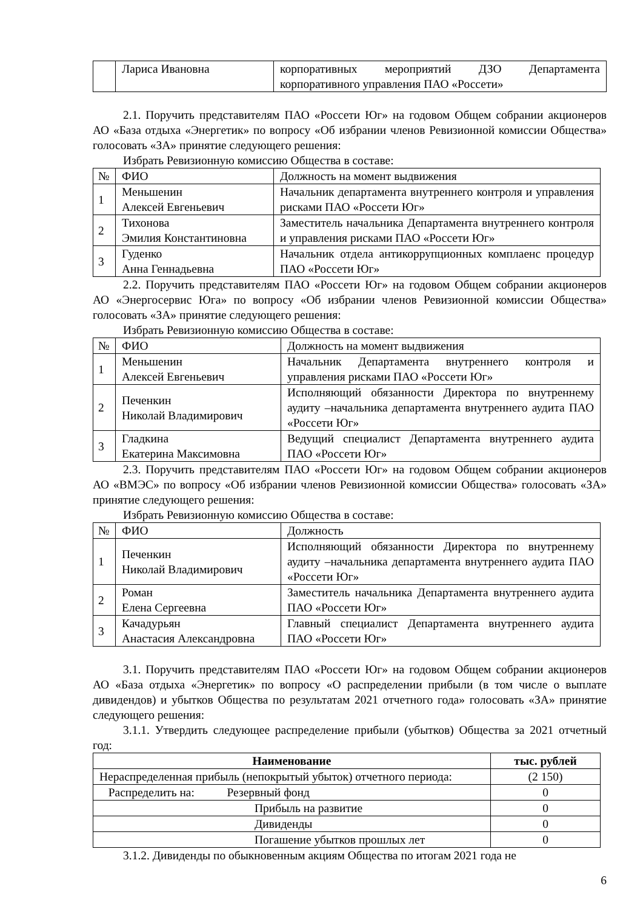| | Лариса Ивановна | корпоративных мероприятий ДЗО Департамента корпоративного управления ПАО «Россети» |
2.1. Поручить представителям ПАО «Россети Юг» на годовом Общем собрании акционеров АО «База отдыха «Энергетик» по вопросу «Об избрании членов Ревизионной комиссии Общества» голосовать «ЗА» принятие следующего решения:
Избрать Ревизионную комиссию Общества в составе:
| № | ФИО | Должность на момент выдвижения |
| 1 | Меньшенин Алексей Евгеньевич | Начальник департамента внутреннего контроля и управления рисками ПАО «Россети Юг» |
| 2 | Тихонова Эмилия Константиновна | Заместитель начальника Департамента внутреннего контроля и управления рисками ПАО «Россети Юг» |
| 3 | Гуденко Анна Геннадьевна | Начальник отдела антикоррупционных комплаенс процедур ПАО «Россети Юг» |
2.2. Поручить представителям ПАО «Россети Юг» на годовом Общем собрании акционеров АО «Энергосервис Юга» по вопросу «Об избрании членов Ревизионной комиссии Общества» голосовать «ЗА» принятие следующего решения:
Избрать Ревизионную комиссию Общества в составе:
| № | ФИО | Должность на момент выдвижения |
| 1 | Меньшенин Алексей Евгеньевич | Начальник Департамента внутреннего контроля и управления рисками ПАО «Россети Юг» |
| 2 | Печенкин Николай Владимирович | Исполняющий обязанности Директора по внутреннему аудиту –начальника департамента внутреннего аудита ПАО «Россети Юг» |
| 3 | Гладкина Екатерина Максимовна | Ведущий специалист Департамента внутреннего аудита ПАО «Россети Юг» |
2.3. Поручить представителям ПАО «Россети Юг» на годовом Общем собрании акционеров АО «ВМЭС» по вопросу «Об избрании членов Ревизионной комиссии Общества» голосовать «ЗА» принятие следующего решения:
Избрать Ревизионную комиссию Общества в составе:
| № | ФИО | Должность |
| 1 | Печенкин Николай Владимирович | Исполняющий обязанности Директора по внутреннему аудиту –начальника департамента внутреннего аудита ПАО «Россети Юг» |
| 2 | Роман Елена Сергеевна | Заместитель начальника Департамента внутреннего аудита ПАО «Россети Юг» |
| 3 | Качадурьян Анастасия Александровна | Главный специалист Департамента внутреннего аудита ПАО «Россети Юг» |
3.1. Поручить представителям ПАО «Россети Юг» на годовом Общем собрании акционеров АО «База отдыха «Энергетик» по вопросу «О распределении прибыли (в том числе о выплате дивидендов) и убытков Общества по результатам 2021 отчетного года» голосовать «ЗА» принятие следующего решения:
3.1.1. Утвердить следующее распределение прибыли (убытков) Общества за 2021 отчетный год:
| Наименование | тыс. рублей |
| --- | --- |
| Нераспределенная прибыль (непокрытый убыток) отчетного периода: | (2 150) |
| Распределить на: Резервный фонд | 0 |
| Прибыль на развитие | 0 |
| Дивиденды | 0 |
| Погашение убытков прошлых лет | 0 |
3.1.2. Дивиденды по обыкновенным акциям Общества по итогам 2021 года не
6